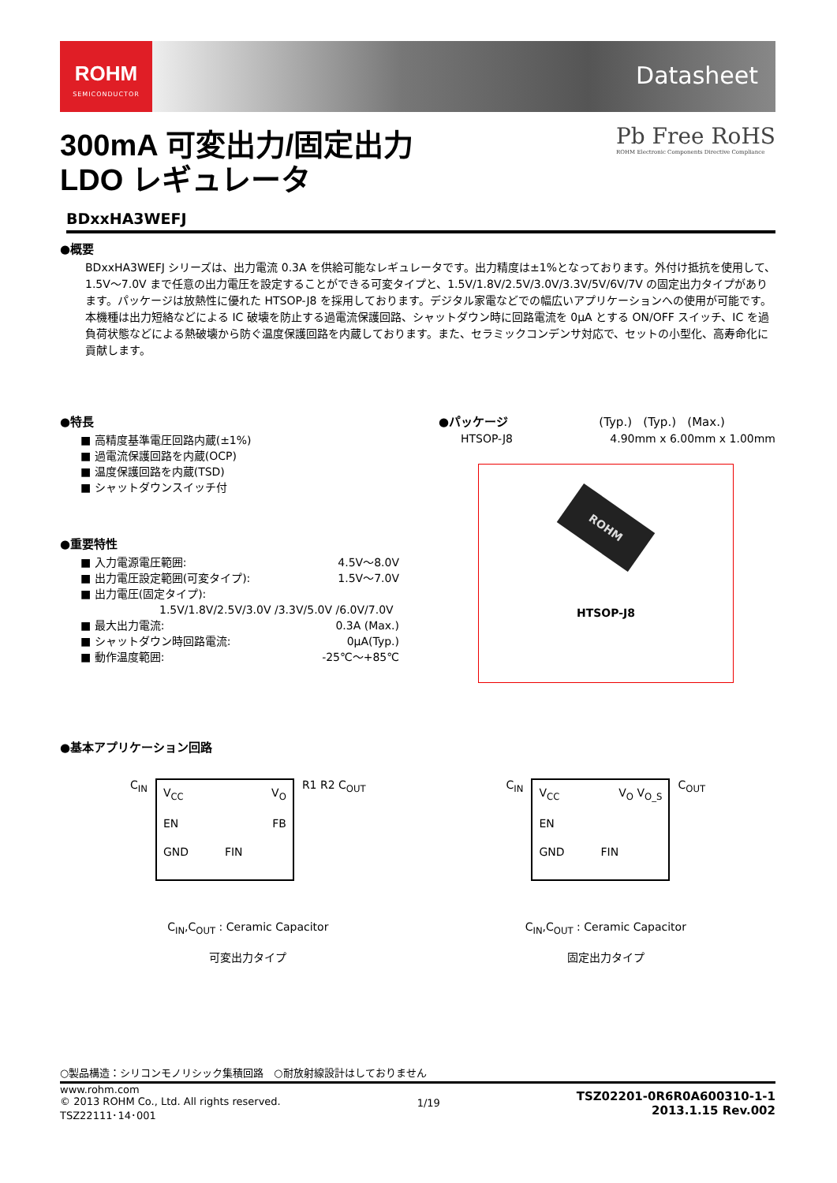ROHM
SEMICONDUCTOR
Datasheet
Pb Free RoHS
ROHM Electronic Components Directive Compliance
300mA 可変出力/固定出力
LDO レギュレータ
BDxxHA3WEFJ
●概要
BDxxHA3WEFJ シリーズは、出力電流 0.3A を供給可能なレギュレータです。出力精度は±1%となっております。外付け抵抗を使用して、1.5V～7.0V まで任意の出力電圧を設定することができる可変タイプと、1.5V/1.8V/2.5V/3.0V/3.3V/5V/6V/7V の固定出力タイプがあります。パッケージは放熱性に優れた HTSOP-J8 を採用しております。デジタル家電などでの幅広いアプリケーションへの使用が可能です。本機種は出力短絡などによる IC 破壊を防止する過電流保護回路、シャットダウン時に回路電流を 0μA とする ON/OFF スイッチ、IC を過負荷状態などによる熱破壊から防ぐ温度保護回路を内蔵しております。また、セラミックコンデンサ対応で、セットの小型化、高寿命化に貢献します。
●特長
■ 高精度基準電圧回路内蔵(±1%)
■ 過電流保護回路を内蔵(OCP)
■ 温度保護回路を内蔵(TSD)
■ シャットダウンスイッチ付
●重要特性
■ 入力電源電圧範囲: 4.5V～8.0V
■ 出力電圧設定範囲(可変タイプ): 1.5V～7.0V
■ 出力電圧(固定タイプ):
1.5V/1.8V/2.5V/3.0V /3.3V/5.0V /6.0V/7.0V
■ 最大出力電流: 0.3A (Max.)
■ シャットダウン時回路電流: 0μA(Typ.)
■ 動作温度範囲: -25℃～+85℃
●パッケージ (Typ.) (Typ.) (Max.)
HTSOP-J8 4.90mm x 6.00mm x 1.00mm
ROHM
HTSOP-J8
●基本アプリケーション回路
C<sub>IN</sub>
V<sub>CC</sub> V<sub>O</sub> EN FB GND FIN
R1 R2 C<sub>OUT</sub>
C<sub>IN</sub>,C<sub>OUT</sub> : Ceramic Capacitor
可変出力タイプ
C<sub>IN</sub>
V<sub>CC</sub> V<sub>O</sub> V<sub>O_S</sub> EN GND FIN
C<sub>OUT</sub>
C<sub>IN</sub>,C<sub>OUT</sub> : Ceramic Capacitor
固定出力タイプ
○製品構造：シリコンモノリシック集積回路　○耐放射線設計はしておりません
www.rohm.com
© 2013 ROHM Co., Ltd. All rights reserved.
TSZ22111･14･001
1/19
TSZ02201-0R6R0A600310-1-1
2013.1.15 Rev.002